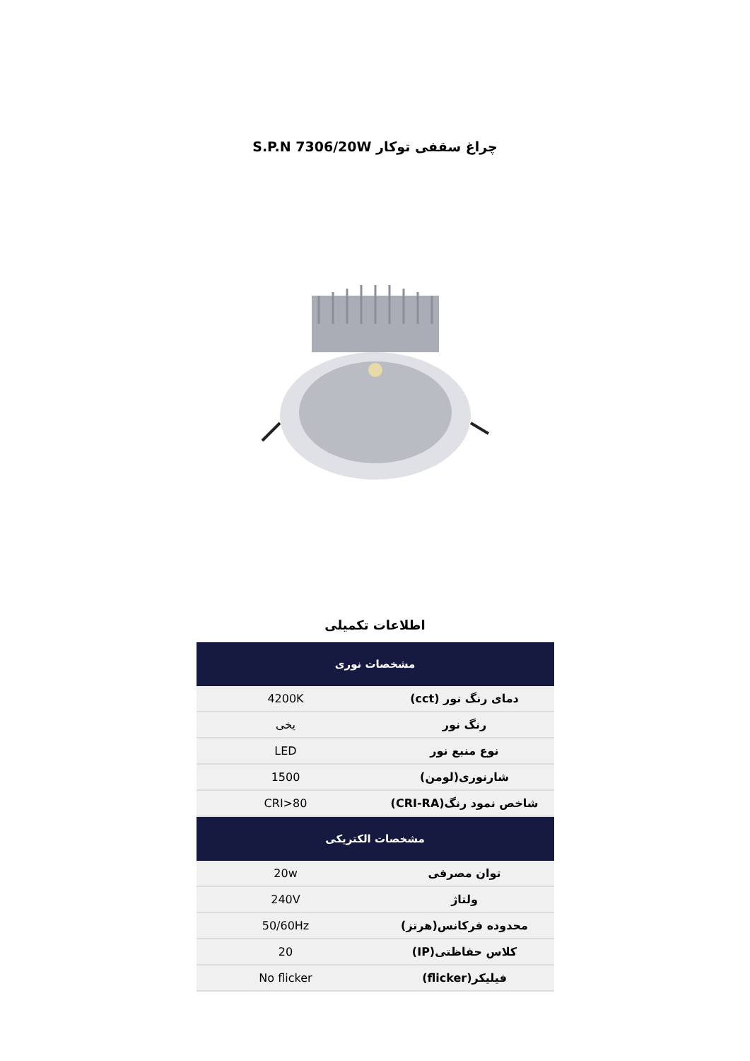چراغ سقفی توکار S.P.N 7306/20W
اطلاعات تکمیلی
| مشخصات نوری | |
| --- | --- |
| دمای رنگ نور (cct) | 4200K |
| رنگ نور | یخی |
| نوع منبع نور | LED |
| شارنوری(لومن) | 1500 |
| شاخص نمود رنگ(CRI-RA) | CRI>80 |
| مشخصات الکتریکی | |
| توان مصرفی | 20w |
| ولتاژ | 240V |
| محدوده فرکانس(هرتز) | 50/60Hz |
| کلاس حفاظتی(IP) | 20 |
| فیلیکر(flicker) | No flicker |